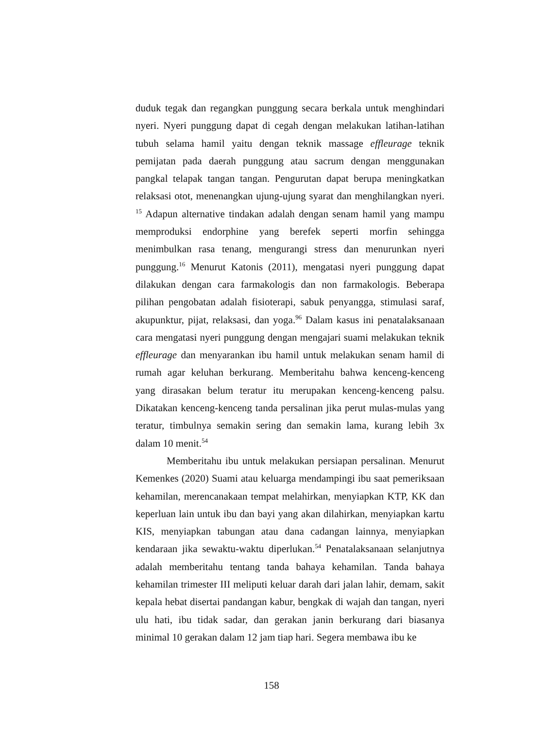duduk tegak dan regangkan punggung secara berkala untuk menghindari nyeri. Nyeri punggung dapat di cegah dengan melakukan latihan-latihan tubuh selama hamil yaitu dengan teknik massage effleurage teknik pemijatan pada daerah punggung atau sacrum dengan menggunakan pangkal telapak tangan tangan. Pengurutan dapat berupa meningkatkan relaksasi otot, menenangkan ujung-ujung syarat dan menghilangkan nyeri. <sup>15</sup> Adapun alternative tindakan adalah dengan senam hamil yang mampu memproduksi endorphine yang berefek seperti morfin sehingga menimbulkan rasa tenang, mengurangi stress dan menurunkan nyeri punggung.<sup>16</sup> Menurut Katonis (2011), mengatasi nyeri punggung dapat dilakukan dengan cara farmakologis dan non farmakologis. Beberapa pilihan pengobatan adalah fisioterapi, sabuk penyangga, stimulasi saraf, akupunktur, pijat, relaksasi, dan yoga.<sup>96</sup> Dalam kasus ini penatalaksanaan cara mengatasi nyeri punggung dengan mengajari suami melakukan teknik effleurage dan menyarankan ibu hamil untuk melakukan senam hamil di rumah agar keluhan berkurang. Memberitahu bahwa kenceng-kenceng yang dirasakan belum teratur itu merupakan kenceng-kenceng palsu. Dikatakan kenceng-kenceng tanda persalinan jika perut mulas-mulas yang teratur, timbulnya semakin sering dan semakin lama, kurang lebih 3x dalam 10 menit.<sup>54</sup>
Memberitahu ibu untuk melakukan persiapan persalinan. Menurut Kemenkes (2020) Suami atau keluarga mendampingi ibu saat pemeriksaan kehamilan, merencanakaan tempat melahirkan, menyiapkan KTP, KK dan keperluan lain untuk ibu dan bayi yang akan dilahirkan, menyiapkan kartu KIS, menyiapkan tabungan atau dana cadangan lainnya, menyiapkan kendaraan jika sewaktu-waktu diperlukan.<sup>54</sup> Penatalaksanaan selanjutnya adalah memberitahu tentang tanda bahaya kehamilan. Tanda bahaya kehamilan trimester III meliputi keluar darah dari jalan lahir, demam, sakit kepala hebat disertai pandangan kabur, bengkak di wajah dan tangan, nyeri ulu hati, ibu tidak sadar, dan gerakan janin berkurang dari biasanya minimal 10 gerakan dalam 12 jam tiap hari. Segera membawa ibu ke
158